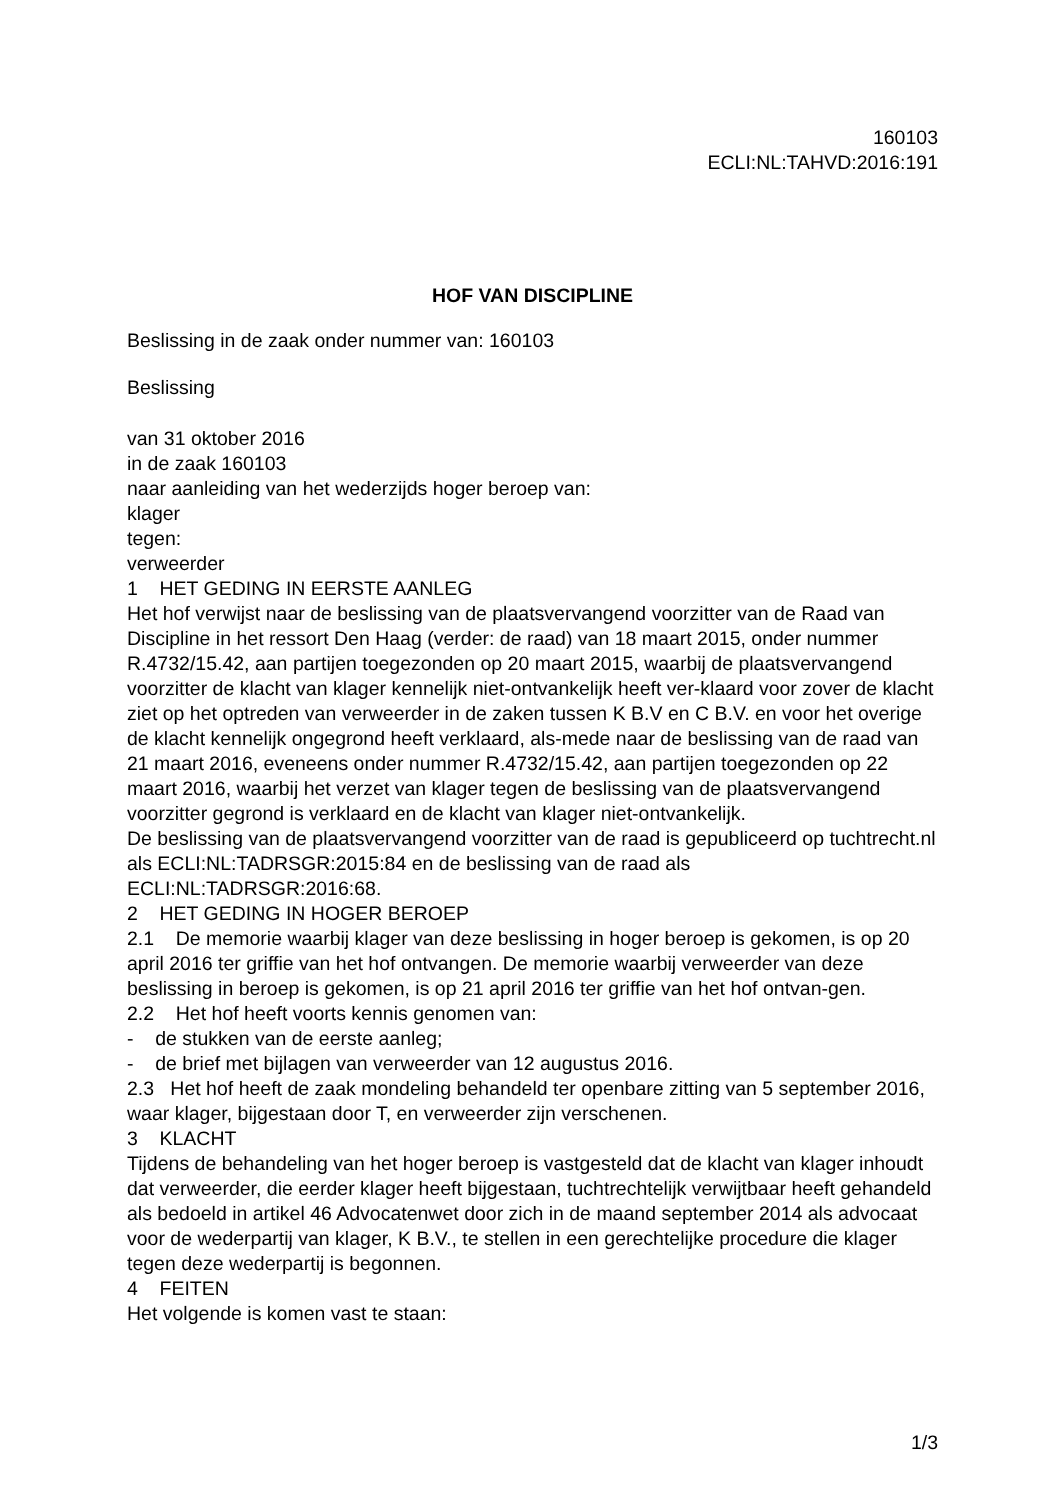160103
ECLI:NL:TAHVD:2016:191
HOF VAN DISCIPLINE
Beslissing in de zaak onder nummer van: 160103
Beslissing
van 31 oktober 2016
in de zaak 160103
naar aanleiding van het wederzijds hoger beroep van:
klager
tegen:
verweerder
1 HET GEDING IN EERSTE AANLEG
Het hof verwijst naar de beslissing van de plaatsvervangend voorzitter van de Raad van Discipline in het ressort Den Haag (verder: de raad) van 18 maart 2015, onder nummer R.4732/15.42, aan partijen toegezonden op 20 maart 2015, waarbij de plaatsvervangend voorzitter de klacht van klager kennelijk niet-ontvankelijk heeft ver-klaard voor zover de klacht ziet op het optreden van verweerder in de zaken tussen K B.V en C B.V. en voor het overige de klacht kennelijk ongegrond heeft verklaard, als-mede naar de beslissing van de raad van 21 maart 2016, eveneens onder nummer R.4732/15.42, aan partijen toegezonden op 22 maart 2016, waarbij het verzet van klager tegen de beslissing van de plaatsvervangend voorzitter gegrond is verklaard en de klacht van klager niet-ontvankelijk.
De beslissing van de plaatsvervangend voorzitter van de raad is gepubliceerd op tuchtrecht.nl als ECLI:NL:TADRSGR:2015:84 en de beslissing van de raad als ECLI:NL:TADRSGR:2016:68.
2 HET GEDING IN HOGER BEROEP
2.1 De memorie waarbij klager van deze beslissing in hoger beroep is gekomen, is op 20 april 2016 ter griffie van het hof ontvangen. De memorie waarbij verweerder van deze beslissing in beroep is gekomen, is op 21 april 2016 ter griffie van het hof ontvan-gen.
2.2 Het hof heeft voorts kennis genomen van:
- de stukken van de eerste aanleg;
- de brief met bijlagen van verweerder van 12 augustus 2016.
2.3 Het hof heeft de zaak mondeling behandeld ter openbare zitting van 5 september 2016, waar klager, bijgestaan door T, en verweerder zijn verschenen.
3 KLACHT
Tijdens de behandeling van het hoger beroep is vastgesteld dat de klacht van klager inhoudt dat verweerder, die eerder klager heeft bijgestaan, tuchtrechtelijk verwijtbaar heeft gehandeld als bedoeld in artikel 46 Advocatenwet door zich in de maand september 2014 als advocaat voor de wederpartij van klager, K B.V., te stellen in een gerechtelijke procedure die klager tegen deze wederpartij is begonnen.
4 FEITEN
Het volgende is komen vast te staan:
1/3